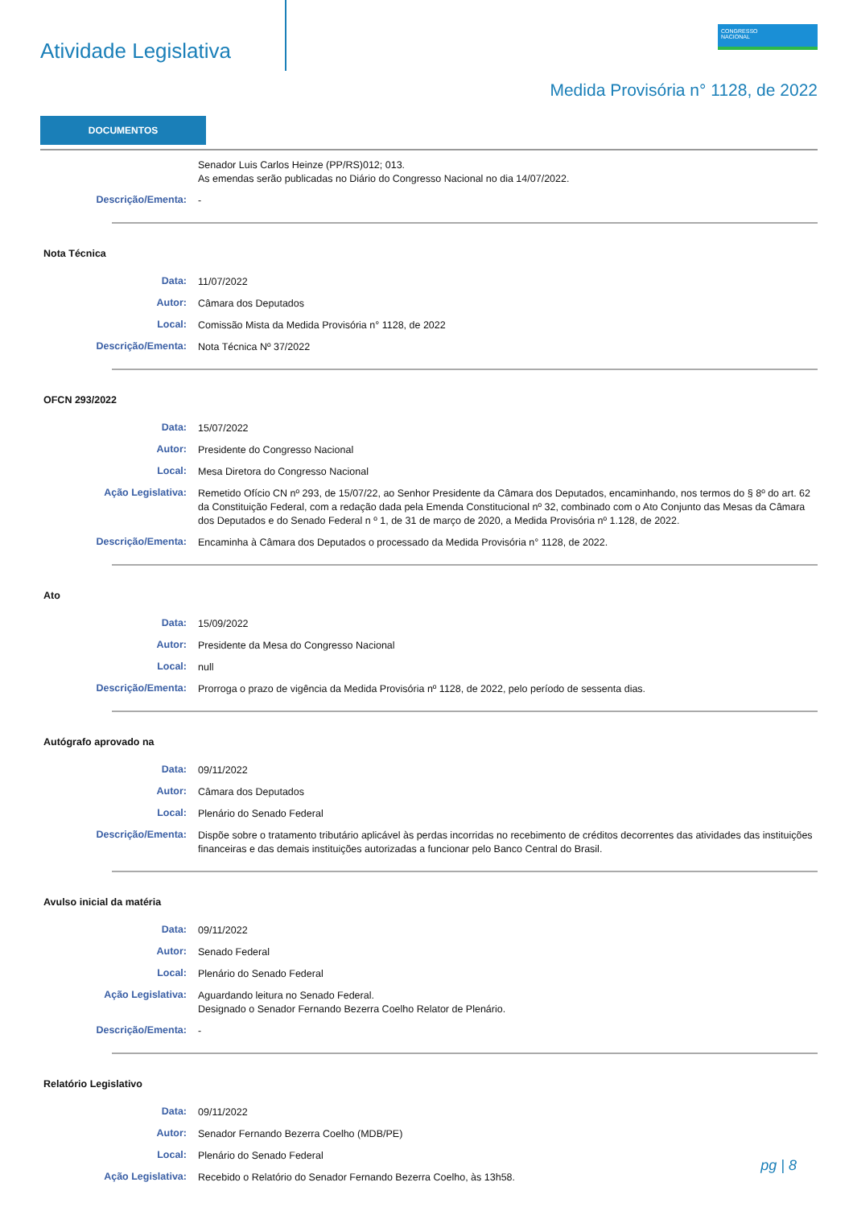Atividade Legislativa
CONGRESSO
NACIONAL
Medida Provisória n° 1128, de 2022
DOCUMENTOS
Senador Luis Carlos Heinze (PP/RS)012; 013.
As emendas serão publicadas no Diário do Congresso Nacional no dia 14/07/2022.
Descrição/Ementa:
-
Nota Técnica
Data:
11/07/2022
Autor:
Câmara dos Deputados
Local:
Comissão Mista da Medida Provisória n° 1128, de 2022
Descrição/Ementa:
Nota Técnica Nº 37/2022
OFCN 293/2022
Data:
15/07/2022
Autor:
Presidente do Congresso Nacional
Local:
Mesa Diretora do Congresso Nacional
Ação Legislativa:
Remetido Ofício CN nº 293, de 15/07/22, ao Senhor Presidente da Câmara dos Deputados, encaminhando, nos termos do § 8º do art. 62 da Constituição Federal, com a redação dada pela Emenda Constitucional nº 32, combinado com o Ato Conjunto das Mesas da Câmara dos Deputados e do Senado Federal n º 1, de 31 de março de 2020, a Medida Provisória nº 1.128, de 2022.
Descrição/Ementa:
Encaminha à Câmara dos Deputados o processado da Medida Provisória n° 1128, de 2022.
Ato
Data:
15/09/2022
Autor:
Presidente da Mesa do Congresso Nacional
Local:
null
Descrição/Ementa:
Prorroga o prazo de vigência da Medida Provisória nº 1128, de 2022, pelo período de sessenta dias.
Autógrafo aprovado na
Data:
09/11/2022
Autor:
Câmara dos Deputados
Local:
Plenário do Senado Federal
Descrição/Ementa:
Dispõe sobre o tratamento tributário aplicável às perdas incorridas no recebimento de créditos decorrentes das atividades das instituições financeiras e das demais instituições autorizadas a funcionar pelo Banco Central do Brasil.
Avulso inicial da matéria
Data:
09/11/2022
Autor:
Senado Federal
Local:
Plenário do Senado Federal
Ação Legislativa:
Aguardando leitura no Senado Federal.
Designado o Senador Fernando Bezerra Coelho Relator de Plenário.
Descrição/Ementa:
-
Relatório Legislativo
Data:
09/11/2022
Autor:
Senador Fernando Bezerra Coelho (MDB/PE)
Local:
Plenário do Senado Federal
Ação Legislativa:
Recebido o Relatório do Senador Fernando Bezerra Coelho, às 13h58.
pg | 8